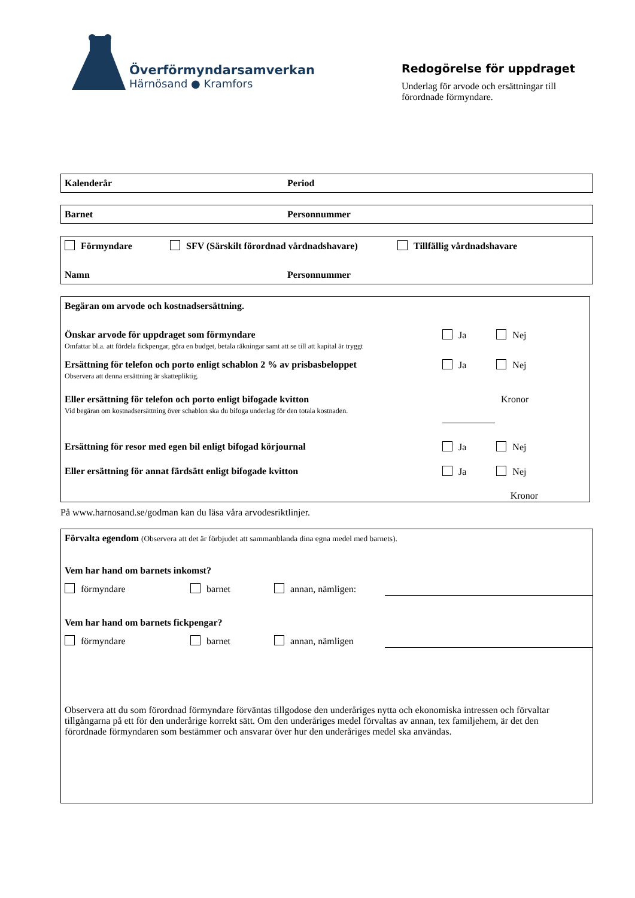Överförmyndarsamverkan
Härnösand ● Kramfors
Redogörelse för uppdraget
Underlag för arvode och ersättningar till förordnade förmyndare.
Kalenderår Period
Barnet Personnummer
Förmyndare SFV (Särskilt förordnad vårdnadshavare) Tillfällig vårdnadshavare
Namn Personnummer
Begäran om arvode och kostnadsersättning.
Önskar arvode för uppdraget som förmyndare
Omfattar bl.a. att fördela fickpengar, göra en budget, betala räkningar samt att se till att kapital är tryggt
Ja Nej
Ersättning för telefon och porto enligt schablon 2 % av prisbasbeloppet
Observera att denna ersättning är skattepliktig.
Ja Nej
Eller ersättning för telefon och porto enligt bifogade kvitton
Vid begäran om kostnadsersättning över schablon ska du bifoga underlag för den totala kostnaden.
Kronor
Ersättning för resor med egen bil enligt bifogad körjournal
Ja Nej
Eller ersättning för annat färdsätt enligt bifogade kvitton
Ja Nej
Kronor
På www.harnosand.se/godman kan du läsa våra arvodesriktlinjer.
Förvalta egendom (Observera att det är förbjudet att sammanblanda dina egna medel med barnets).
Vem har hand om barnets inkomst?
förmyndare barnet annan, nämligen:
Vem har hand om barnets fickpengar?
förmyndare barnet annan, nämligen
Observera att du som förordnad förmyndare förväntas tillgodose den underåriges nytta och ekonomiska intressen och förvaltar tillgångarna på ett för den underårige korrekt sätt. Om den underåriges medel förvaltas av annan, tex familjehem, är det den förordnade förmyndaren som bestämmer och ansvarar över hur den underåriges medel ska användas.